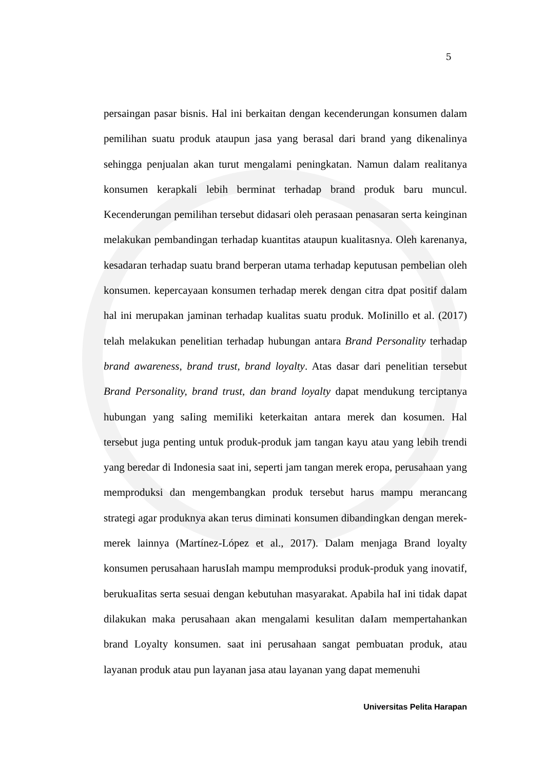5
persaingan pasar bisnis. Hal ini berkaitan dengan kecenderungan konsumen dalam pemilihan suatu produk ataupun jasa yang berasal dari brand yang dikenalinya sehingga penjualan akan turut mengalami peningkatan. Namun dalam realitanya konsumen kerapkali lebih berminat terhadap brand produk baru muncul. Kecenderungan pemilihan tersebut didasari oleh perasaan penasaran serta keinginan melakukan pembandingan terhadap kuantitas ataupun kualitasnya. Oleh karenanya, kesadaran terhadap suatu brand berperan utama terhadap keputusan pembelian oleh konsumen. kepercayaan konsumen terhadap merek dengan citra dpat positif dalam hal ini merupakan jaminan terhadap kualitas suatu produk. MoIinillo et al. (2017) telah melakukan penelitian terhadap hubungan antara Brand Personality terhadap brand awareness, brand trust, brand loyalty. Atas dasar dari penelitian tersebut Brand Personality, brand trust, dan brand loyalty dapat mendukung terciptanya hubungan yang saIing memiIiki keterkaitan antara merek dan kosumen. Hal tersebut juga penting untuk produk-produk jam tangan kayu atau yang lebih trendi yang beredar di Indonesia saat ini, seperti jam tangan merek eropa, perusahaan yang memproduksi dan mengembangkan produk tersebut harus mampu merancang strategi agar produknya akan terus diminati konsumen dibandingkan dengan merek-merek lainnya (Martínez-López et al., 2017). Dalam menjaga Brand loyalty konsumen perusahaan harusIah mampu memproduksi produk-produk yang inovatif, berukuaIitas serta sesuai dengan kebutuhan masyarakat. Apabila haI ini tidak dapat dilakukan maka perusahaan akan mengalami kesulitan daIam mempertahankan brand Loyalty konsumen. saat ini perusahaan sangat pembuatan produk, atau layanan produk atau pun layanan jasa atau layanan yang dapat memenuhi
Universitas Pelita Harapan